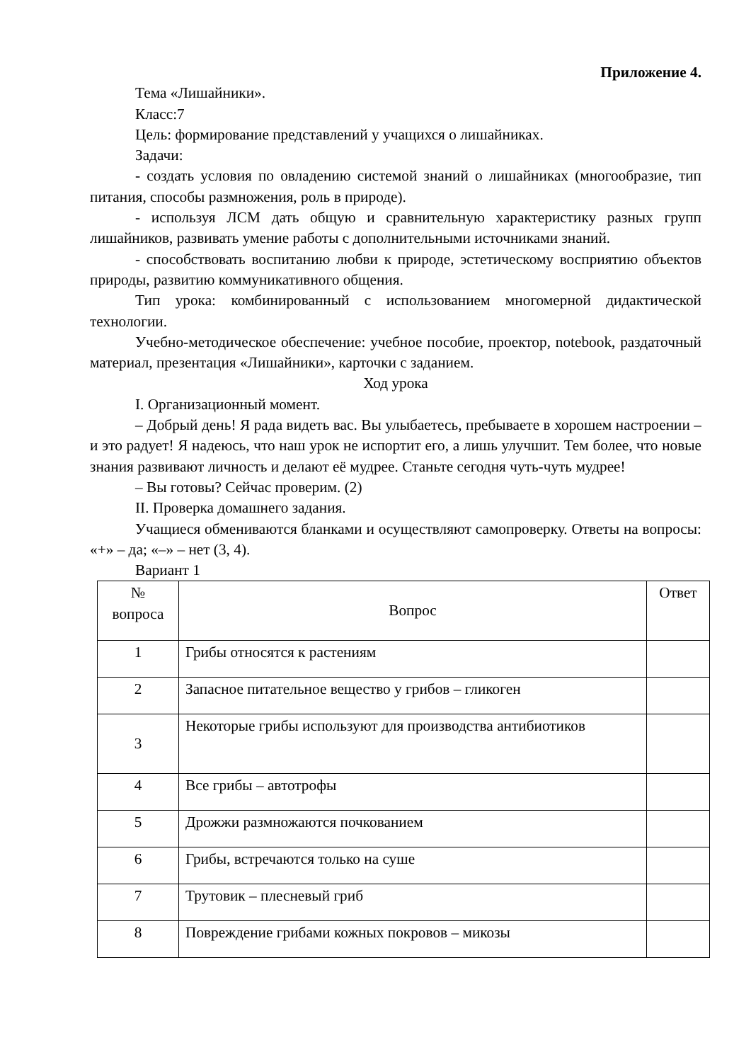Приложение 4.
Тема «Лишайники».
Класс:7
Цель: формирование представлений у учащихся о лишайниках.
Задачи:
- создать условия по овладению системой знаний о лишайниках (многообразие, тип питания, способы размножения, роль в природе).
- используя ЛСМ дать общую и сравнительную характеристику разных групп лишайников, развивать умение работы с дополнительными источниками знаний.
- способствовать воспитанию любви к природе, эстетическому восприятию объектов природы, развитию коммуникативного общения.
Тип урока: комбинированный с использованием многомерной дидактической технологии.
Учебно-методическое обеспечение: учебное пособие, проектор, notebook, раздаточный материал, презентация «Лишайники», карточки с заданием.
Ход урока
I. Организационный момент.
– Добрый день! Я рада видеть вас. Вы улыбаетесь, пребываете в хорошем настроении – и это радует! Я надеюсь, что наш урок не испортит его, а лишь улучшит. Тем более, что новые знания развивают личность и делают её мудрее. Станьте сегодня чуть-чуть мудрее!
– Вы готовы? Сейчас проверим. (2)
II. Проверка домашнего задания.
Учащиеся обмениваются бланками и осуществляют самопроверку. Ответы на вопросы: «+» – да; «–» – нет (3, 4).
Вариант 1
| № вопроса | Вопрос | Ответ |
| --- | --- | --- |
| 1 | Грибы относятся к растениям | |
| 2 | Запасное питательное вещество у грибов – гликоген | |
| 3 | Некоторые грибы используют для производства антибиотиков | |
| 4 | Все грибы – автотрофы | |
| 5 | Дрожжи размножаются почкованием | |
| 6 | Грибы, встречаются только на суше | |
| 7 | Трутовик – плесневый гриб | |
| 8 | Повреждение грибами кожных покровов – микозы | |